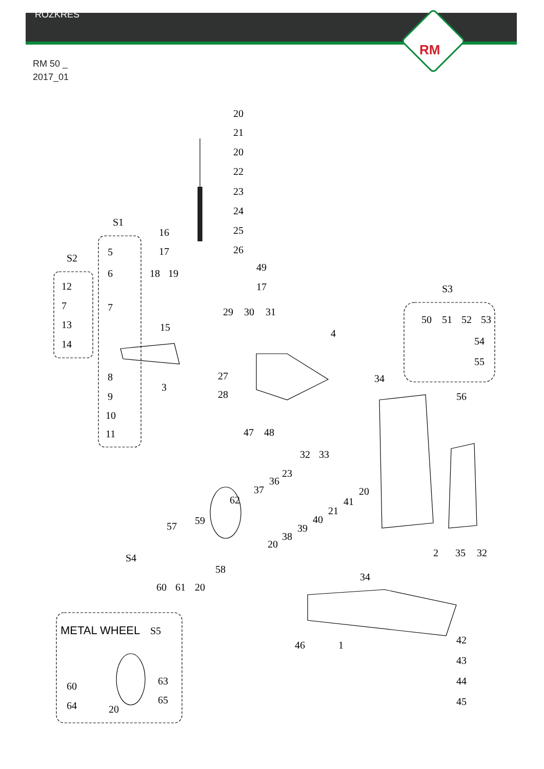ROZKRES
RM
RM 50 _
2017_01
S1
S2
S3
S4
20
21
20
22
23
24
25
26
16
17
5
6
7
12
7
13
14
18
19
15
49
17
29
30
31
4
50
51
52
53
54
55
8
9
10
11
3
27
28
34
56
47
48
32
33
23
36
37
20
41
21
40
39
38
20
62
59
57
58
60
61
20
2
35
32
34
46
1
42
43
44
45
METAL WHEEL
S5
60
64
20
63
65